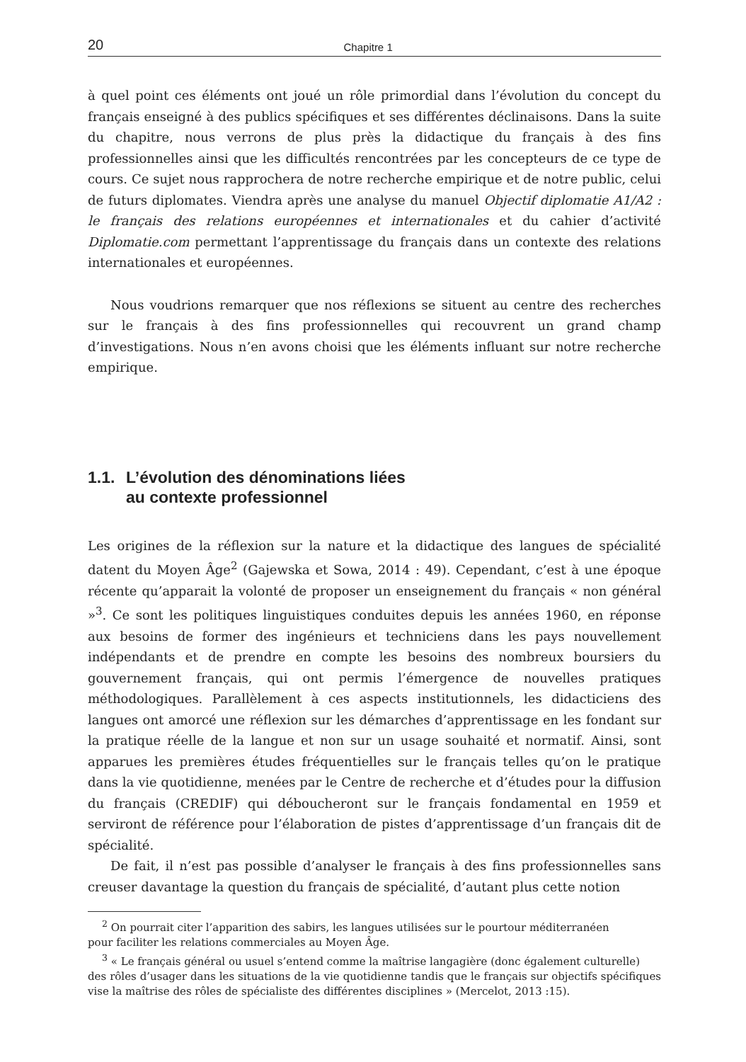20 Chapitre 1
à quel point ces éléments ont joué un rôle primordial dans l’évolution du concept du français enseigné à des publics spécifiques et ses différentes déclinaisons. Dans la suite du chapitre, nous verrons de plus près la didactique du français à des fins professionnelles ainsi que les difficultés rencontrées par les concepteurs de ce type de cours. Ce sujet nous rapprochera de notre recherche empirique et de notre public, celui de futurs diplomates. Viendra après une analyse du manuel Objectif diplomatie A1/A2 : le français des relations européennes et internationales et du cahier d’activité Diplomatie.com permettant l’apprentissage du français dans un contexte des relations internationales et européennes.
Nous voudrions remarquer que nos réflexions se situent au centre des recherches sur le français à des fins professionnelles qui recouvrent un grand champ d’investigations. Nous n’en avons choisi que les éléments influant sur notre recherche empirique.
1.1.
L’évolution des dénominations liées
au contexte professionnel
Les origines de la réflexion sur la nature et la didactique des langues de spécialité datent du Moyen Âge<sup>2</sup> (Gajewska et Sowa, 2014 : 49). Cependant, c’est à une époque récente qu’apparait la volonté de proposer un enseignement du français « non général »<sup>3</sup>. Ce sont les politiques linguistiques conduites depuis les années 1960, en réponse aux besoins de former des ingénieurs et techniciens dans les pays nouvellement indépendants et de prendre en compte les besoins des nombreux boursiers du gouvernement français, qui ont permis l’émergence de nouvelles pratiques méthodologiques. Parallèlement à ces aspects institutionnels, les didacticiens des langues ont amorcé une réflexion sur les démarches d’apprentissage en les fondant sur la pratique réelle de la langue et non sur un usage souhaité et normatif. Ainsi, sont apparues les premières études fréquentielles sur le français telles qu’on le pratique dans la vie quotidienne, menées par le Centre de recherche et d’études pour la diffusion du français (CREDIF) qui déboucheront sur le français fondamental en 1959 et serviront de référence pour l’élaboration de pistes d’apprentissage d’un français dit de spécialité.
De fait, il n’est pas possible d’analyser le français à des fins professionnelles sans creuser davantage la question du français de spécialité, d’autant plus cette notion
<sup>2</sup> On pourrait citer l’apparition des sabirs, les langues utilisées sur le pourtour méditerranéen
pour faciliter les relations commerciales au Moyen Âge.
<sup>3</sup> « Le français général ou usuel s’entend comme la maîtrise langagière (donc également culturelle)
des rôles d’usager dans les situations de la vie quotidienne tandis que le français sur objectifs spécifiques vise la maîtrise des rôles de spécialiste des différentes disciplines » (Mercelot, 2013 :15).